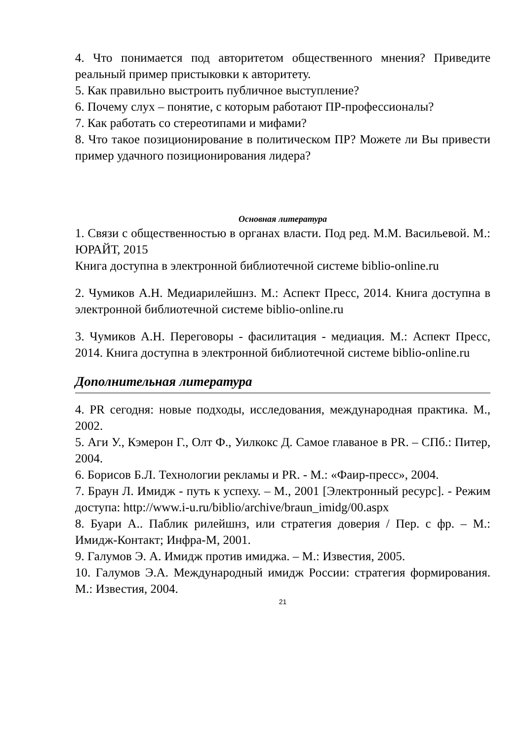4. Что понимается под авторитетом общественного мнения? Приведите реальный пример пристыковки к авторитету.
5. Как правильно выстроить публичное выступление?
6. Почему слух – понятие, с которым работают ПР-профессионалы?
7. Как работать со стереотипами и мифами?
8. Что такое позиционирование в политическом ПР? Можете ли Вы привести пример удачного позиционирования лидера?
Основная литература
1. Связи с общественностью в органах власти. Под ред. М.М. Васильевой. М.: ЮРАЙТ, 2015
Книга доступна в электронной библиотечной системе biblio-online.ru
2. Чумиков А.Н. Медиарилейшнз. М.: Аспект Пресс, 2014. Книга доступна в электронной библиотечной системе biblio-online.ru
3. Чумиков А.Н. Переговоры - фасилитация - медиация. М.: Аспект Пресс, 2014. Книга доступна в электронной библиотечной системе biblio-online.ru
Дополнительная литература
4. PR сегодня: новые подходы, исследования, международная практика. М., 2002.
5. Аги У., Кэмерон Г., Олт Ф., Уилкокс Д. Самое главаное в PR. – СПб.: Питер, 2004.
6. Борисов Б.Л. Технологии рекламы и PR. - М.: «Фаир-пресс», 2004.
7. Браун Л. Имидж - путь к успеху. – М., 2001 [Электронный ресурс]. - Режим доступа: http://www.i-u.ru/biblio/archive/braun_imidg/00.aspx
8. Буари А.. Паблик рилейшнз, или стратегия доверия / Пер. с фр. – М.: Имидж-Контакт; Инфра-М, 2001.
9. Галумов Э. А. Имидж против имиджа. – М.: Известия, 2005.
10. Галумов Э.А. Международный имидж России: стратегия формирования. М.: Известия, 2004.
21